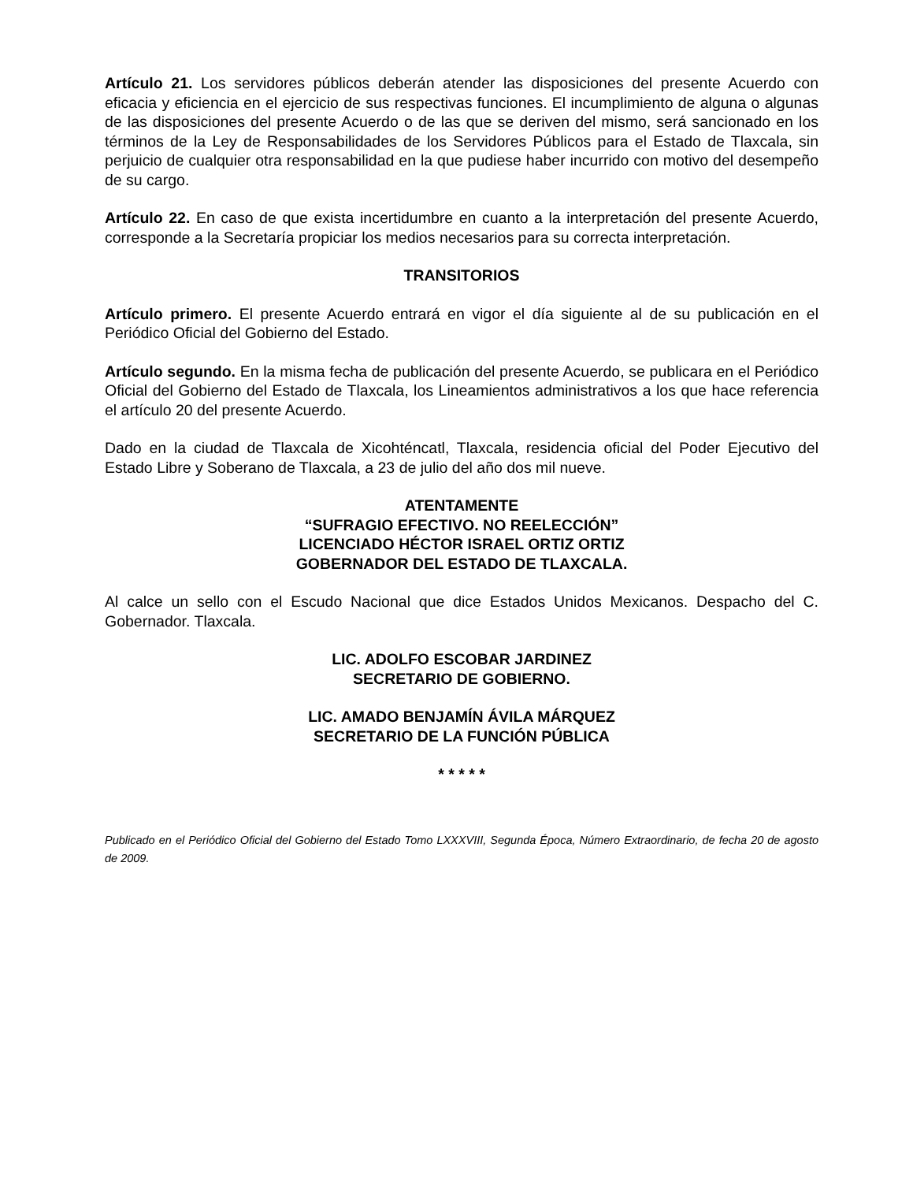Artículo 21. Los servidores públicos deberán atender las disposiciones del presente Acuerdo con eficacia y eficiencia en el ejercicio de sus respectivas funciones. El incumplimiento de alguna o algunas de las disposiciones del presente Acuerdo o de las que se deriven del mismo, será sancionado en los términos de la Ley de Responsabilidades de los Servidores Públicos para el Estado de Tlaxcala, sin perjuicio de cualquier otra responsabilidad en la que pudiese haber incurrido con motivo del desempeño de su cargo.
Artículo 22. En caso de que exista incertidumbre en cuanto a la interpretación del presente Acuerdo, corresponde a la Secretaría propiciar los medios necesarios para su correcta interpretación.
TRANSITORIOS
Artículo primero. El presente Acuerdo entrará en vigor el día siguiente al de su publicación en el Periódico Oficial del Gobierno del Estado.
Artículo segundo. En la misma fecha de publicación del presente Acuerdo, se publicara en el Periódico Oficial del Gobierno del Estado de Tlaxcala, los Lineamientos administrativos a los que hace referencia el artículo 20 del presente Acuerdo.
Dado en la ciudad de Tlaxcala de Xicohténcatl, Tlaxcala, residencia oficial del Poder Ejecutivo del Estado Libre y Soberano de Tlaxcala, a 23 de julio del año dos mil nueve.
ATENTAMENTE
“SUFRAGIO EFECTIVO. NO REELECCIÓN”
LICENCIADO HÉCTOR ISRAEL ORTIZ ORTIZ
GOBERNADOR DEL ESTADO DE TLAXCALA.
Al calce un sello con el Escudo Nacional que dice Estados Unidos Mexicanos. Despacho del C. Gobernador. Tlaxcala.
LIC. ADOLFO ESCOBAR JARDINEZ
SECRETARIO DE GOBIERNO.
LIC. AMADO BENJAMÍN ÁVILA MÁRQUEZ
SECRETARIO DE LA FUNCIÓN PÚBLICA
* * * * *
Publicado en el Periódico Oficial del Gobierno del Estado Tomo LXXXVIII, Segunda Época, Número Extraordinario, de fecha 20 de agosto de 2009.